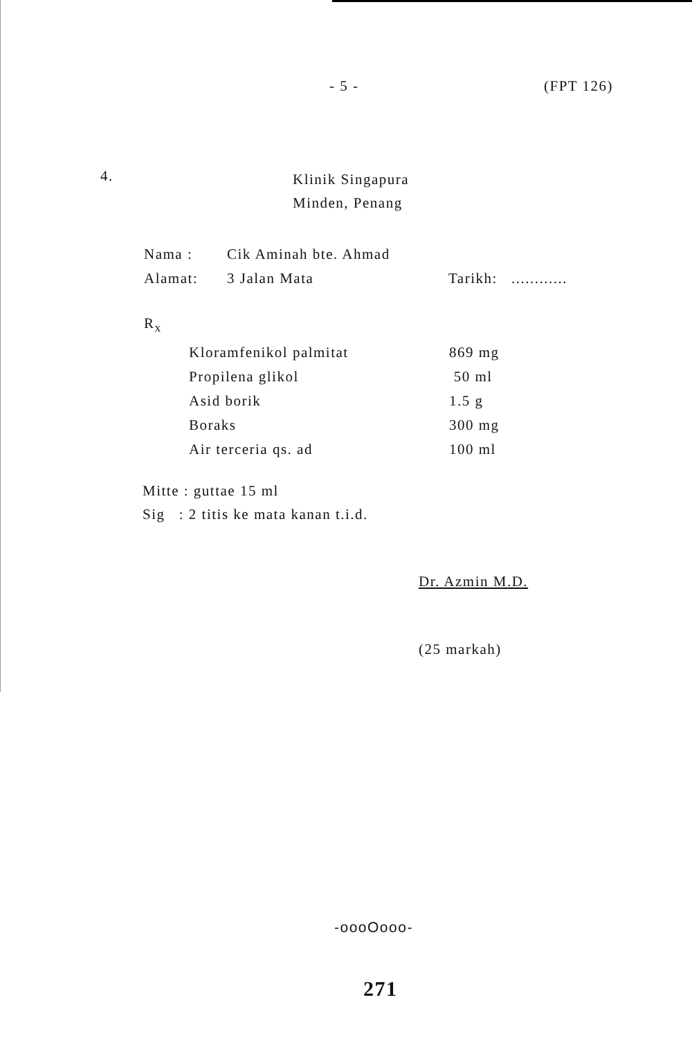- 5 - (FPT 126)
4.
Klinik Singapura
Minden, Penang
| Nama : | Cik Aminah bte. Ahmad | |
| Alamat: | 3 Jalan Mata | Tarikh: ............ |
R<sub>x</sub>
| Kloramfenikol palmitat | 869 mg |
| Propilena glikol | 50 ml |
| Asid borik | 1.5 g |
| Boraks | 300 mg |
| Air terceria qs. ad | 100 ml |
Mitte : guttae 15 ml
Sig : 2 titis ke mata kanan t.i.d.
Dr. Azmin M.D.
(25 markah)
-oooOooo-
271